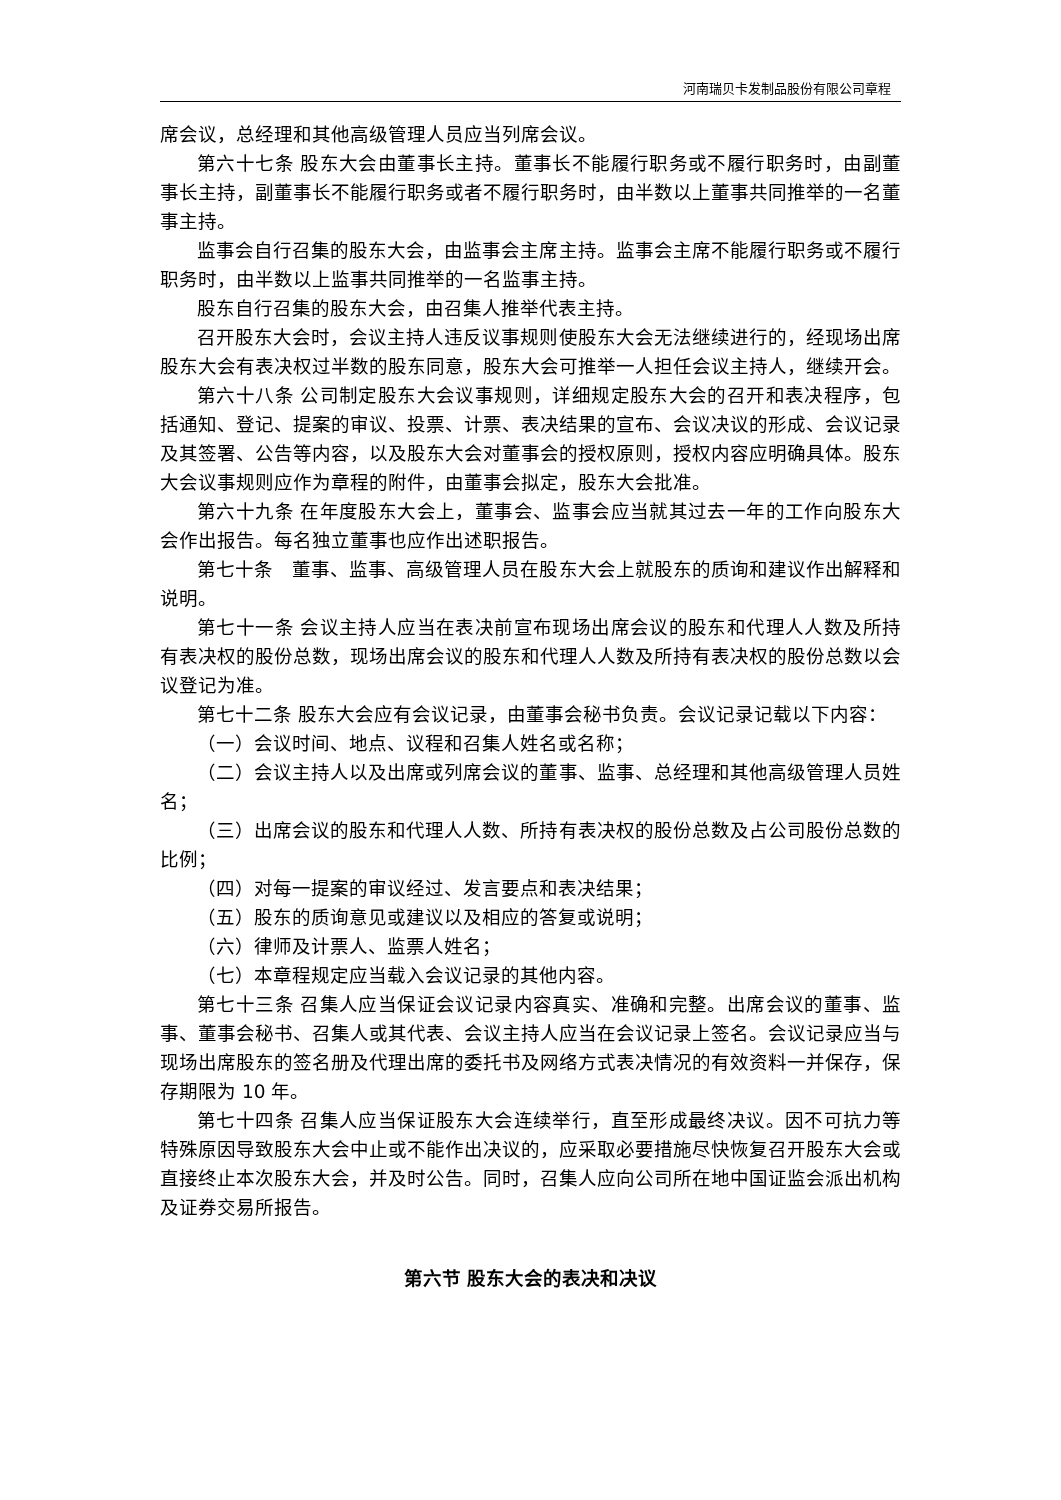河南瑞贝卡发制品股份有限公司章程
席会议，总经理和其他高级管理人员应当列席会议。
第六十七条 股东大会由董事长主持。董事长不能履行职务或不履行职务时，由副董事长主持，副董事长不能履行职务或者不履行职务时，由半数以上董事共同推举的一名董事主持。
监事会自行召集的股东大会，由监事会主席主持。监事会主席不能履行职务或不履行职务时，由半数以上监事共同推举的一名监事主持。
股东自行召集的股东大会，由召集人推举代表主持。
召开股东大会时，会议主持人违反议事规则使股东大会无法继续进行的，经现场出席股东大会有表决权过半数的股东同意，股东大会可推举一人担任会议主持人，继续开会。
第六十八条 公司制定股东大会议事规则，详细规定股东大会的召开和表决程序，包括通知、登记、提案的审议、投票、计票、表决结果的宣布、会议决议的形成、会议记录及其签署、公告等内容，以及股东大会对董事会的授权原则，授权内容应明确具体。股东大会议事规则应作为章程的附件，由董事会拟定，股东大会批准。
第六十九条 在年度股东大会上，董事会、监事会应当就其过去一年的工作向股东大会作出报告。每名独立董事也应作出述职报告。
第七十条　董事、监事、高级管理人员在股东大会上就股东的质询和建议作出解释和说明。
第七十一条 会议主持人应当在表决前宣布现场出席会议的股东和代理人人数及所持有表决权的股份总数，现场出席会议的股东和代理人人数及所持有表决权的股份总数以会议登记为准。
第七十二条 股东大会应有会议记录，由董事会秘书负责。会议记录记载以下内容：
（一）会议时间、地点、议程和召集人姓名或名称；
（二）会议主持人以及出席或列席会议的董事、监事、总经理和其他高级管理人员姓名；
（三）出席会议的股东和代理人人数、所持有表决权的股份总数及占公司股份总数的比例；
（四）对每一提案的审议经过、发言要点和表决结果；
（五）股东的质询意见或建议以及相应的答复或说明；
（六）律师及计票人、监票人姓名；
（七）本章程规定应当载入会议记录的其他内容。
第七十三条 召集人应当保证会议记录内容真实、准确和完整。出席会议的董事、监事、董事会秘书、召集人或其代表、会议主持人应当在会议记录上签名。会议记录应当与现场出席股东的签名册及代理出席的委托书及网络方式表决情况的有效资料一并保存，保存期限为 10 年。
第七十四条 召集人应当保证股东大会连续举行，直至形成最终决议。因不可抗力等特殊原因导致股东大会中止或不能作出决议的，应采取必要措施尽快恢复召开股东大会或直接终止本次股东大会，并及时公告。同时，召集人应向公司所在地中国证监会派出机构及证券交易所报告。
第六节 股东大会的表决和决议